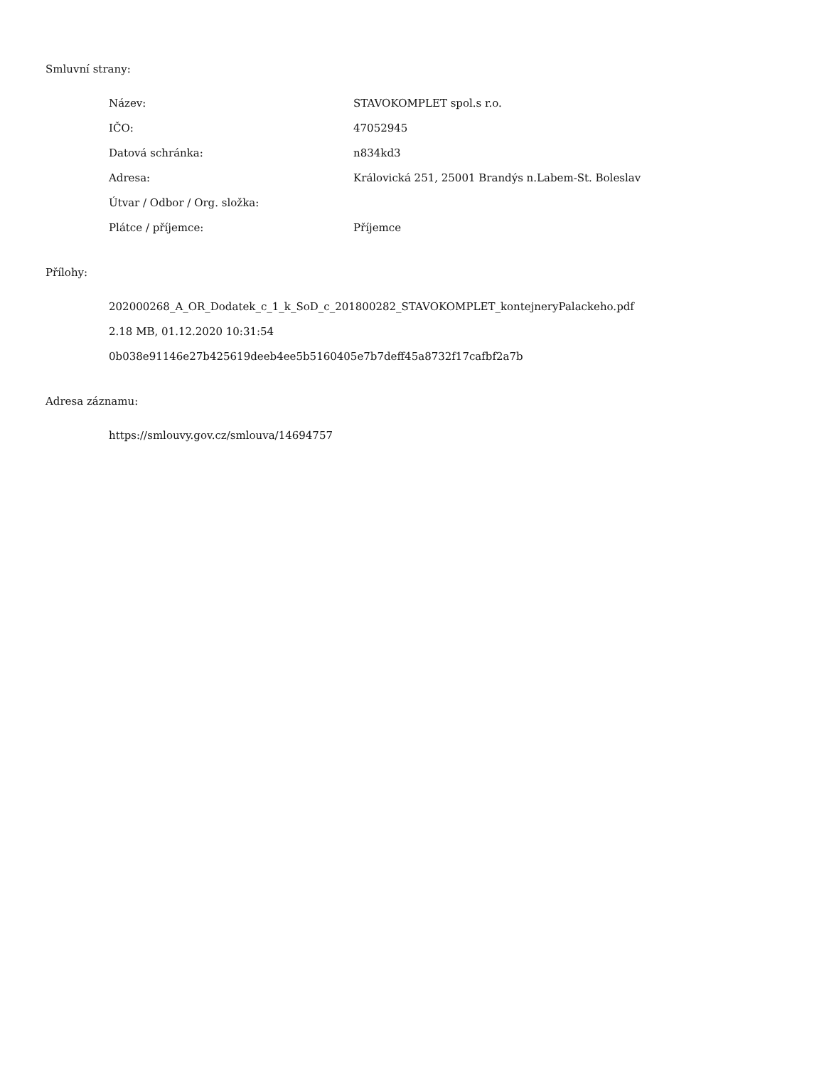Smluvní strany:
| Název: | STAVOKOMPLET spol.s r.o. |
| IČO: | 47052945 |
| Datová schránka: | n834kd3 |
| Adresa: | Královická 251, 25001 Brandýs n.Labem-St. Boleslav |
| Útvar / Odbor / Org. složka: | |
| Plátce / příjemce: | Příjemce |
Přílohy:
202000268_A_OR_Dodatek_c_1_k_SoD_c_201800282_STAVOKOMPLET_kontejneryPalackeho.pdf
2.18 MB, 01.12.2020 10:31:54
0b038e91146e27b425619deeb4ee5b5160405e7b7deff45a8732f17cafbf2a7b
Adresa záznamu:
https://smlouvy.gov.cz/smlouva/14694757